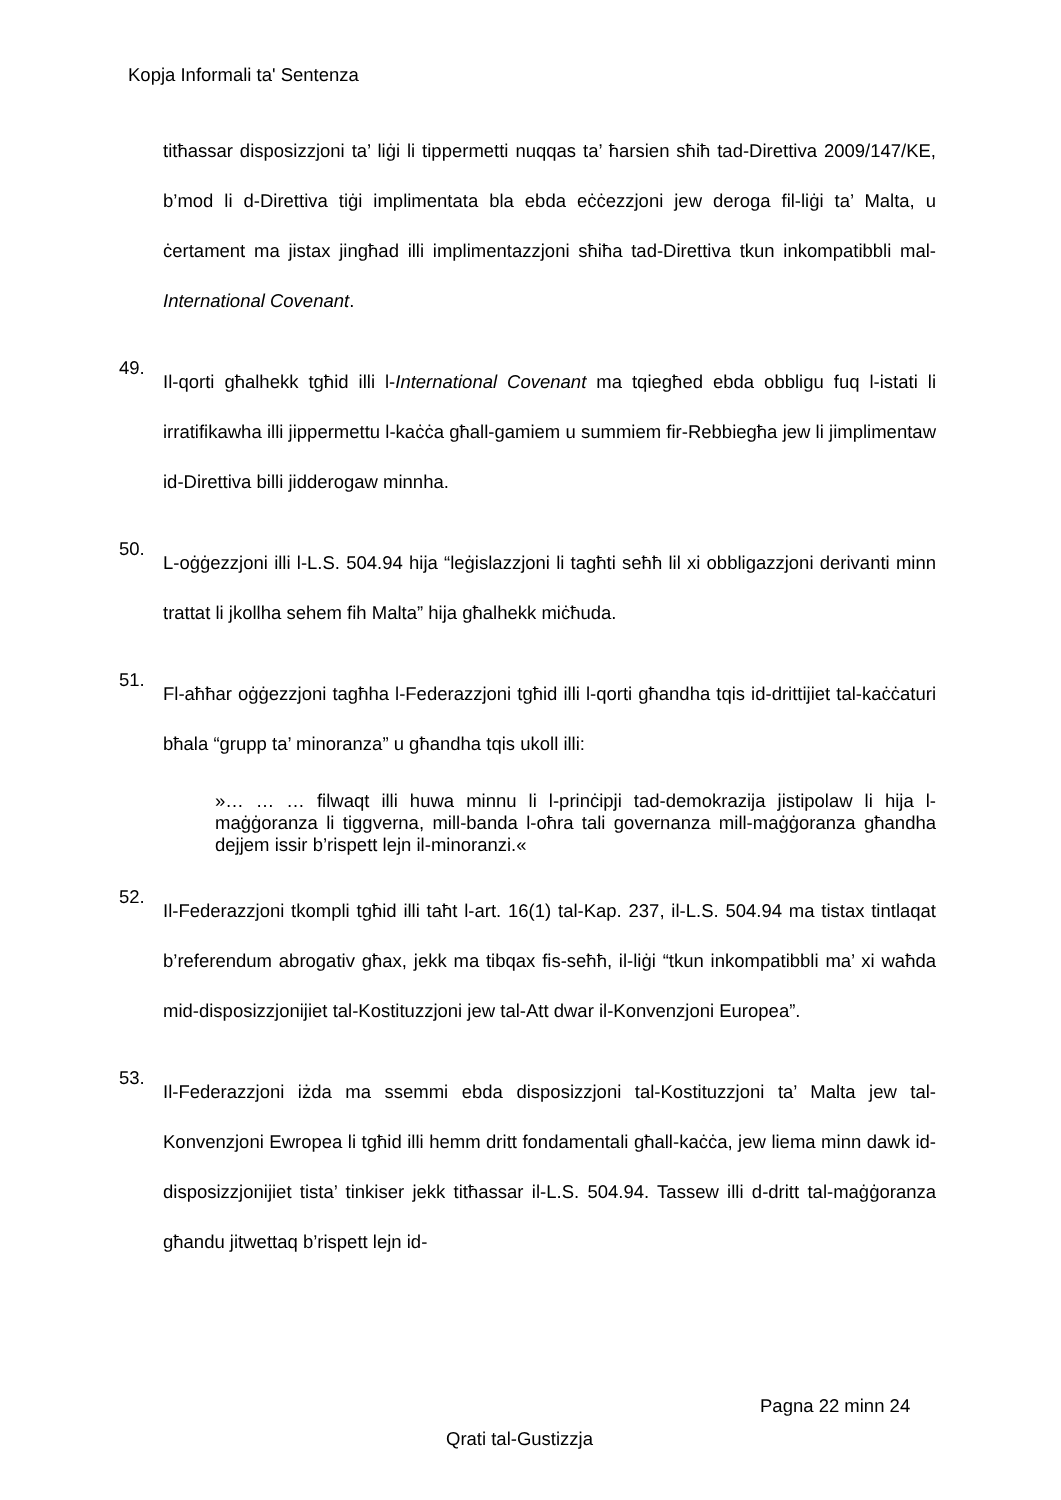Kopja Informali ta' Sentenza
titħassar disposizzjoni ta’ liġi li tippermetti nuqqas ta’ ħarsien sħiħ tad-Direttiva 2009/147/KE, b’mod li d-Direttiva tiġi implimentata bla ebda eċċezzjoni jew deroga fil-liġi ta’ Malta, u ċertament ma jistax jingħad illi implimentazzjoni sħiħa tad-Direttiva tkun inkompatibbli mal-International Covenant.
49.
Il-qorti għalhekk tgħid illi l-International Covenant ma tqiegħed ebda obbligu fuq l-istati li irratifikawha illi jippermettu l-kaċċa għall-gamiem u summiem fir-Rebbiegħa jew li jimplimentaw id-Direttiva billi jidderogaw minnha.
50.
L-oġġezzjoni illi l-L.S. 504.94 hija “leġislazzjoni li tagħti seħħ lil xi obbligazzjoni derivanti minn trattat li jkollha sehem fih Malta” hija għalhekk miċħuda.
51.
Fl-aħħar oġġezzjoni tagħha l-Federazzjoni tgħid illi l-qorti għandha tqis id-drittijiet tal-kaċċaturi bħala “grupp ta’ minoranza” u għandha tqis ukoll illi:
»… … … filwaqt illi huwa minnu li l-prinċipji tad-demokrazija jistipolaw li hija l-maġġoranza li tiggverna, mill-banda l-oħra tali governanza mill-maġġoranza għandha dejjem issir b’rispett lejn il-minoranzi.«
52.
Il-Federazzjoni tkompli tgħid illi taħt l-art. 16(1) tal-Kap. 237, il-L.S. 504.94 ma tistax tintlaqat b’referendum abrogativ għax, jekk ma tibqax fis-seħħ, il-liġi “tkun inkompatibbli ma’ xi waħda mid-disposizzjonijiet tal-Kostituzzjoni jew tal-Att dwar il-Konvenzjoni Europea”.
53.
Il-Federazzjoni iżda ma ssemmi ebda disposizzjoni tal-Kostituzzjoni ta’ Malta jew tal-Konvenzjoni Ewropea li tgħid illi hemm dritt fondamentali għall-kaċċa, jew liema minn dawk id-disposizzjonijiet tista’ tinkiser jekk titħassar il-L.S. 504.94. Tassew illi d-dritt tal-maġġoranza għandu jitwettaq b’rispett lejn id-
Pagna 22 minn 24
Qrati tal-Gustizzja